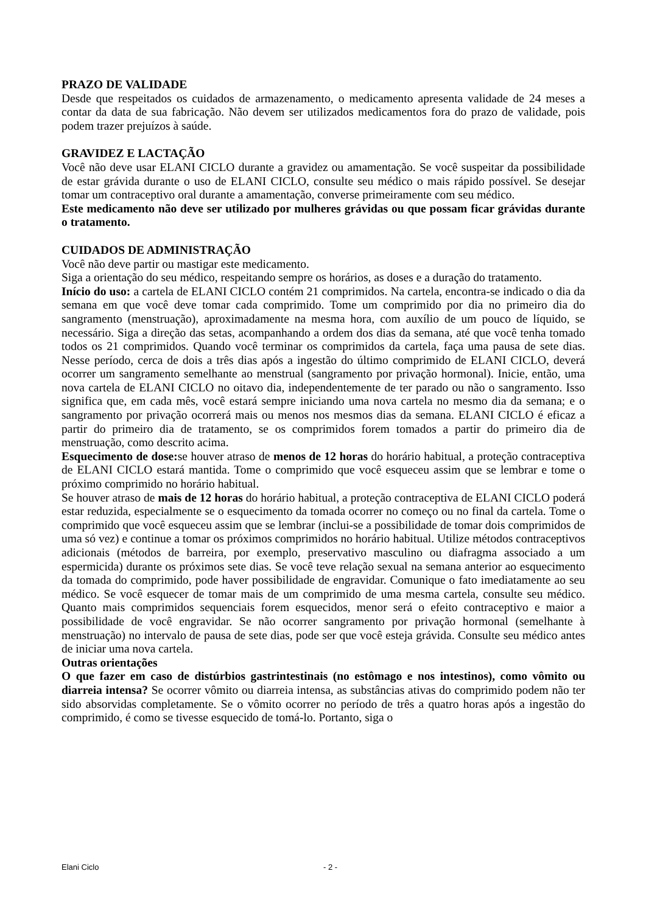PRAZO DE VALIDADE
Desde que respeitados os cuidados de armazenamento, o medicamento apresenta validade de 24 meses a contar da data de sua fabricação. Não devem ser utilizados medicamentos fora do prazo de validade, pois podem trazer prejuízos à saúde.
GRAVIDEZ E LACTAÇÃO
Você não deve usar ELANI CICLO durante a gravidez ou amamentação. Se você suspeitar da possibilidade de estar grávida durante o uso de ELANI CICLO, consulte seu médico o mais rápido possível. Se desejar tomar um contraceptivo oral durante a amamentação, converse primeiramente com seu médico.
Este medicamento não deve ser utilizado por mulheres grávidas ou que possam ficar grávidas durante o tratamento.
CUIDADOS DE ADMINISTRAÇÃO
Você não deve partir ou mastigar este medicamento.
Siga a orientação do seu médico, respeitando sempre os horários, as doses e a duração do tratamento.
Início do uso: a cartela de ELANI CICLO contém 21 comprimidos. Na cartela, encontra-se indicado o dia da semana em que você deve tomar cada comprimido. Tome um comprimido por dia no primeiro dia do sangramento (menstruação), aproximadamente na mesma hora, com auxílio de um pouco de líquido, se necessário. Siga a direção das setas, acompanhando a ordem dos dias da semana, até que você tenha tomado todos os 21 comprimidos. Quando você terminar os comprimidos da cartela, faça uma pausa de sete dias. Nesse período, cerca de dois a três dias após a ingestão do último comprimido de ELANI CICLO, deverá ocorrer um sangramento semelhante ao menstrual (sangramento por privação hormonal). Inicie, então, uma nova cartela de ELANI CICLO no oitavo dia, independentemente de ter parado ou não o sangramento. Isso significa que, em cada mês, você estará sempre iniciando uma nova cartela no mesmo dia da semana; e o sangramento por privação ocorrerá mais ou menos nos mesmos dias da semana. ELANI CICLO é eficaz a partir do primeiro dia de tratamento, se os comprimidos forem tomados a partir do primeiro dia de menstruação, como descrito acima.
Esquecimento de dose: se houver atraso de menos de 12 horas do horário habitual, a proteção contraceptiva de ELANI CICLO estará mantida. Tome o comprimido que você esqueceu assim que se lembrar e tome o próximo comprimido no horário habitual.
Se houver atraso de mais de 12 horas do horário habitual, a proteção contraceptiva de ELANI CICLO poderá estar reduzida, especialmente se o esquecimento da tomada ocorrer no começo ou no final da cartela. Tome o comprimido que você esqueceu assim que se lembrar (inclui-se a possibilidade de tomar dois comprimidos de uma só vez) e continue a tomar os próximos comprimidos no horário habitual. Utilize métodos contraceptivos adicionais (métodos de barreira, por exemplo, preservativo masculino ou diafragma associado a um espermicida) durante os próximos sete dias. Se você teve relação sexual na semana anterior ao esquecimento da tomada do comprimido, pode haver possibilidade de engravidar. Comunique o fato imediatamente ao seu médico. Se você esquecer de tomar mais de um comprimido de uma mesma cartela, consulte seu médico. Quanto mais comprimidos sequenciais forem esquecidos, menor será o efeito contraceptivo e maior a possibilidade de você engravidar. Se não ocorrer sangramento por privação hormonal (semelhante à menstruação) no intervalo de pausa de sete dias, pode ser que você esteja grávida. Consulte seu médico antes de iniciar uma nova cartela.
Outras orientações
O que fazer em caso de distúrbios gastrintestinais (no estômago e nos intestinos), como vômito ou diarreia intensa? Se ocorrer vômito ou diarreia intensa, as substâncias ativas do comprimido podem não ter sido absorvidas completamente. Se o vômito ocorrer no período de três a quatro horas após a ingestão do comprimido, é como se tivesse esquecido de tomá-lo. Portanto, siga o
Elani Ciclo - 2 -